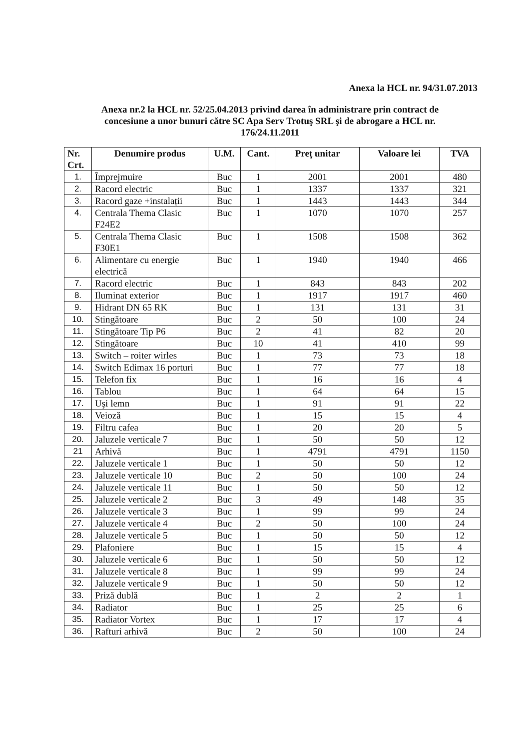Anexa la HCL nr. 94/31.07.2013
Anexa nr.2 la HCL nr. 52/25.04.2013 privind darea în administrare prin contract de concesiune a unor bunuri către SC Apa Serv Trotuş SRL şi de abrogare a HCL nr. 176/24.11.2011
| Nr. Crt. | Denumire produs | U.M. | Cant. | Preț unitar | Valoare lei | TVA |
| --- | --- | --- | --- | --- | --- | --- |
| 1. | Împrejmuire | Buc | 1 | 2001 | 2001 | 480 |
| 2. | Racord electric | Buc | 1 | 1337 | 1337 | 321 |
| 3. | Racord gaze +instalații | Buc | 1 | 1443 | 1443 | 344 |
| 4. | Centrala Thema Clasic F24E2 | Buc | 1 | 1070 | 1070 | 257 |
| 5. | Centrala Thema Clasic F30E1 | Buc | 1 | 1508 | 1508 | 362 |
| 6. | Alimentare cu energie electrică | Buc | 1 | 1940 | 1940 | 466 |
| 7. | Racord electric | Buc | 1 | 843 | 843 | 202 |
| 8. | Iluminat exterior | Buc | 1 | 1917 | 1917 | 460 |
| 9. | Hidrant DN 65 RK | Buc | 1 | 131 | 131 | 31 |
| 10. | Stingătoare | Buc | 2 | 50 | 100 | 24 |
| 11. | Stingătoare Tip P6 | Buc | 2 | 41 | 82 | 20 |
| 12. | Stingătoare | Buc | 10 | 41 | 410 | 99 |
| 13. | Switch – roiter wirles | Buc | 1 | 73 | 73 | 18 |
| 14. | Switch Edimax 16 porturi | Buc | 1 | 77 | 77 | 18 |
| 15. | Telefon fix | Buc | 1 | 16 | 16 | 4 |
| 16. | Tablou | Buc | 1 | 64 | 64 | 15 |
| 17. | Uşi lemn | Buc | 1 | 91 | 91 | 22 |
| 18. | Veioză | Buc | 1 | 15 | 15 | 4 |
| 19. | Filtru cafea | Buc | 1 | 20 | 20 | 5 |
| 20. | Jaluzele verticale 7 | Buc | 1 | 50 | 50 | 12 |
| 21 | Arhivă | Buc | 1 | 4791 | 4791 | 1150 |
| 22. | Jaluzele verticale 1 | Buc | 1 | 50 | 50 | 12 |
| 23. | Jaluzele verticale 10 | Buc | 2 | 50 | 100 | 24 |
| 24. | Jaluzele verticale 11 | Buc | 1 | 50 | 50 | 12 |
| 25. | Jaluzele verticale 2 | Buc | 3 | 49 | 148 | 35 |
| 26. | Jaluzele verticale 3 | Buc | 1 | 99 | 99 | 24 |
| 27. | Jaluzele verticale 4 | Buc | 2 | 50 | 100 | 24 |
| 28. | Jaluzele verticale 5 | Buc | 1 | 50 | 50 | 12 |
| 29. | Plafoniere | Buc | 1 | 15 | 15 | 4 |
| 30. | Jaluzele verticale 6 | Buc | 1 | 50 | 50 | 12 |
| 31. | Jaluzele verticale 8 | Buc | 1 | 99 | 99 | 24 |
| 32. | Jaluzele verticale 9 | Buc | 1 | 50 | 50 | 12 |
| 33. | Priză dublă | Buc | 1 | 2 | 2 | 1 |
| 34. | Radiator | Buc | 1 | 25 | 25 | 6 |
| 35. | Radiator Vortex | Buc | 1 | 17 | 17 | 4 |
| 36. | Rafturi arhivă | Buc | 2 | 50 | 100 | 24 |